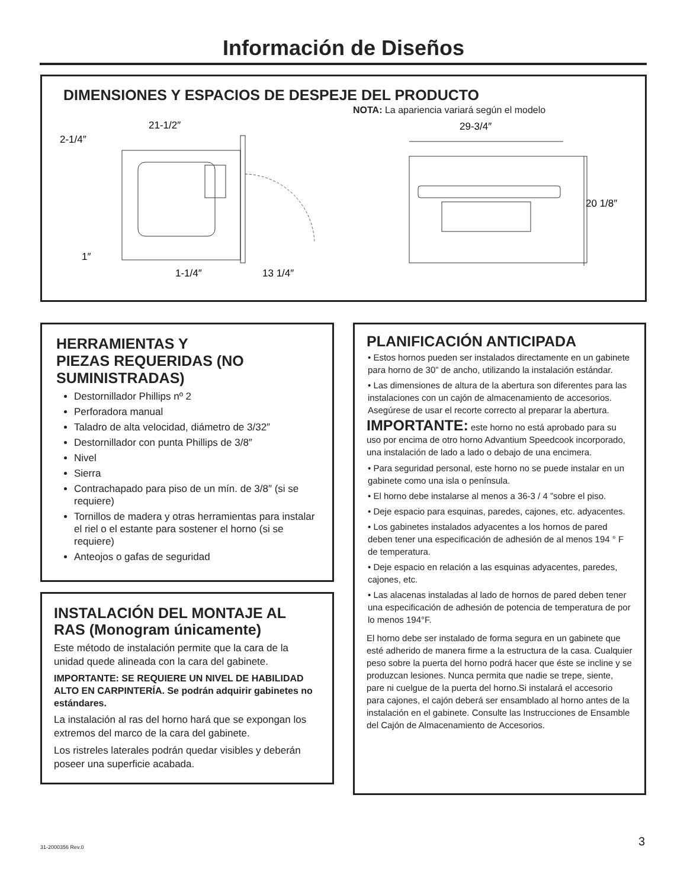Información de Diseños
DIMENSIONES Y ESPACIOS DE DESPEJE DEL PRODUCTO
NOTA: La apariencia variará según el modelo
21-1/2″
2-1/4″
1″
1-1/4″
13 1/4″
29-3/4″
20 1/8″
HERRAMIENTAS Y
PIEZAS REQUERIDAS (NO
SUMINISTRADAS)
Destornillador Phillips nº 2
Perforadora manual
Taladro de alta velocidad, diámetro de 3/32″
Destornillador con punta Phillips de 3/8″
Nivel
Sierra
Contrachapado para piso de un mín. de 3/8″ (si se requiere)
Tornillos de madera y otras herramientas para instalar el riel o el estante para sostener el horno (si se requiere)
Anteojos o gafas de seguridad
INSTALACIÓN DEL MONTAJE AL RAS (Monogram únicamente)
Este método de instalación permite que la cara de la unidad quede alineada con la cara del gabinete.
IMPORTANTE: SE REQUIERE UN NIVEL DE HABILIDAD ALTO EN CARPINTERÍA. Se podrán adquirir gabinetes no estándares.
La instalación al ras del horno hará que se expongan los extremos del marco de la cara del gabinete.
Los ristreles laterales podrán quedar visibles y deberán poseer una superficie acabada.
PLANIFICACIÓN ANTICIPADA
• Estos hornos pueden ser instalados directamente en un gabinete para horno de 30” de ancho, utilizando la instalación estándar.
• Las dimensiones de altura de la abertura son diferentes para las instalaciones con un cajón de almacenamiento de accesorios. Asegúrese de usar el recorte correcto al preparar la abertura.
IMPORTANTE: este horno no está aprobado para su uso por encima de otro horno Advantium Speedcook incorporado, una instalación de lado a lado o debajo de una encimera.
• Para seguridad personal, este horno no se puede instalar en un gabinete como una isla o península.
• El horno debe instalarse al menos a 36-3 / 4 ”sobre el piso.
• Deje espacio para esquinas, paredes, cajones, etc. adyacentes.
• Los gabinetes instalados adyacentes a los hornos de pared deben tener una especificación de adhesión de al menos 194 ° F de temperatura.
• Deje espacio en relación a las esquinas adyacentes, paredes, cajones, etc.
• Las alacenas instaladas al lado de hornos de pared deben tener una especificación de adhesión de potencia de temperatura de por lo menos 194°F.
El horno debe ser instalado de forma segura en un gabinete que esté adherido de manera firme a la estructura de la casa. Cualquier peso sobre la puerta del horno podrá hacer que éste se incline y se produzcan lesiones. Nunca permita que nadie se trepe, siente, pare ni cuelgue de la puerta del horno.Si instalará el accesorio para cajones, el cajón deberá ser ensamblado al horno antes de la instalación en el gabinete. Consulte las Instrucciones de Ensamble del Cajón de Almacenamiento de Accesorios.
31-2000356 Rev.0 3